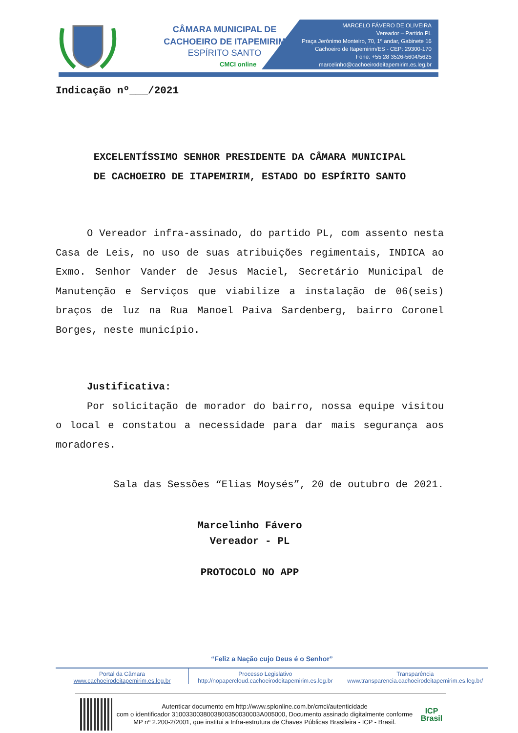CÂMARA MUNICIPAL DE
CACHOEIRO DE ITAPEMIRIM
ESPÍRITO SANTO
CMCI online
MARCELO FÁVERO DE OLIVEIRA
Vereador – Partido PL
Praça Jerônimo Monteiro, 70, 1º andar, Gabinete 16
Cachoeiro de Itapemirim/ES - CEP: 29300-170
Fone: +55 28 3526-5604/5625
marcelinho@cachoeirodeitapemirim.es.leg.br
Indicação nº___/2021
EXCELENTÍSSIMO SENHOR PRESIDENTE DA CÂMARA MUNICIPAL
DE CACHOEIRO DE ITAPEMIRIM, ESTADO DO ESPÍRITO SANTO
O Vereador infra-assinado, do partido PL, com assento nesta Casa de Leis, no uso de suas atribuições regimentais, INDICA ao Exmo. Senhor Vander de Jesus Maciel, Secretário Municipal de Manutenção e Serviços que viabilize a instalação de 06(seis) braços de luz na Rua Manoel Paiva Sardenberg, bairro Coronel Borges, neste município.
Justificativa:
Por solicitação de morador do bairro, nossa equipe visitou o local e constatou a necessidade para dar mais segurança aos moradores.
Sala das Sessões “Elias Moysés”, 20 de outubro de 2021.
Marcelinho Fávero
Vereador - PL
PROTOCOLO NO APP
“Feliz a Nação cujo Deus é o Senhor”
Portal da Câmara
www.cachoeirodeitapemirim.es.leg.br
Processo Legislativo
http://nopapercloud.cachoeirodeitapemirim.es.leg.br
Transparência
www.transparencia.cachoeirodeitapemirim.es.leg.br/
Autenticar documento em http://www.splonline.com.br/cmci/autenticidade
com o identificador 3100330038003800350030003A005000, Documento assinado digitalmente conforme MP nº 2.200-2/2001, que institui a Infra-estrutura de Chaves Públicas Brasileira - ICP - Brasil.
ICP
Brasil